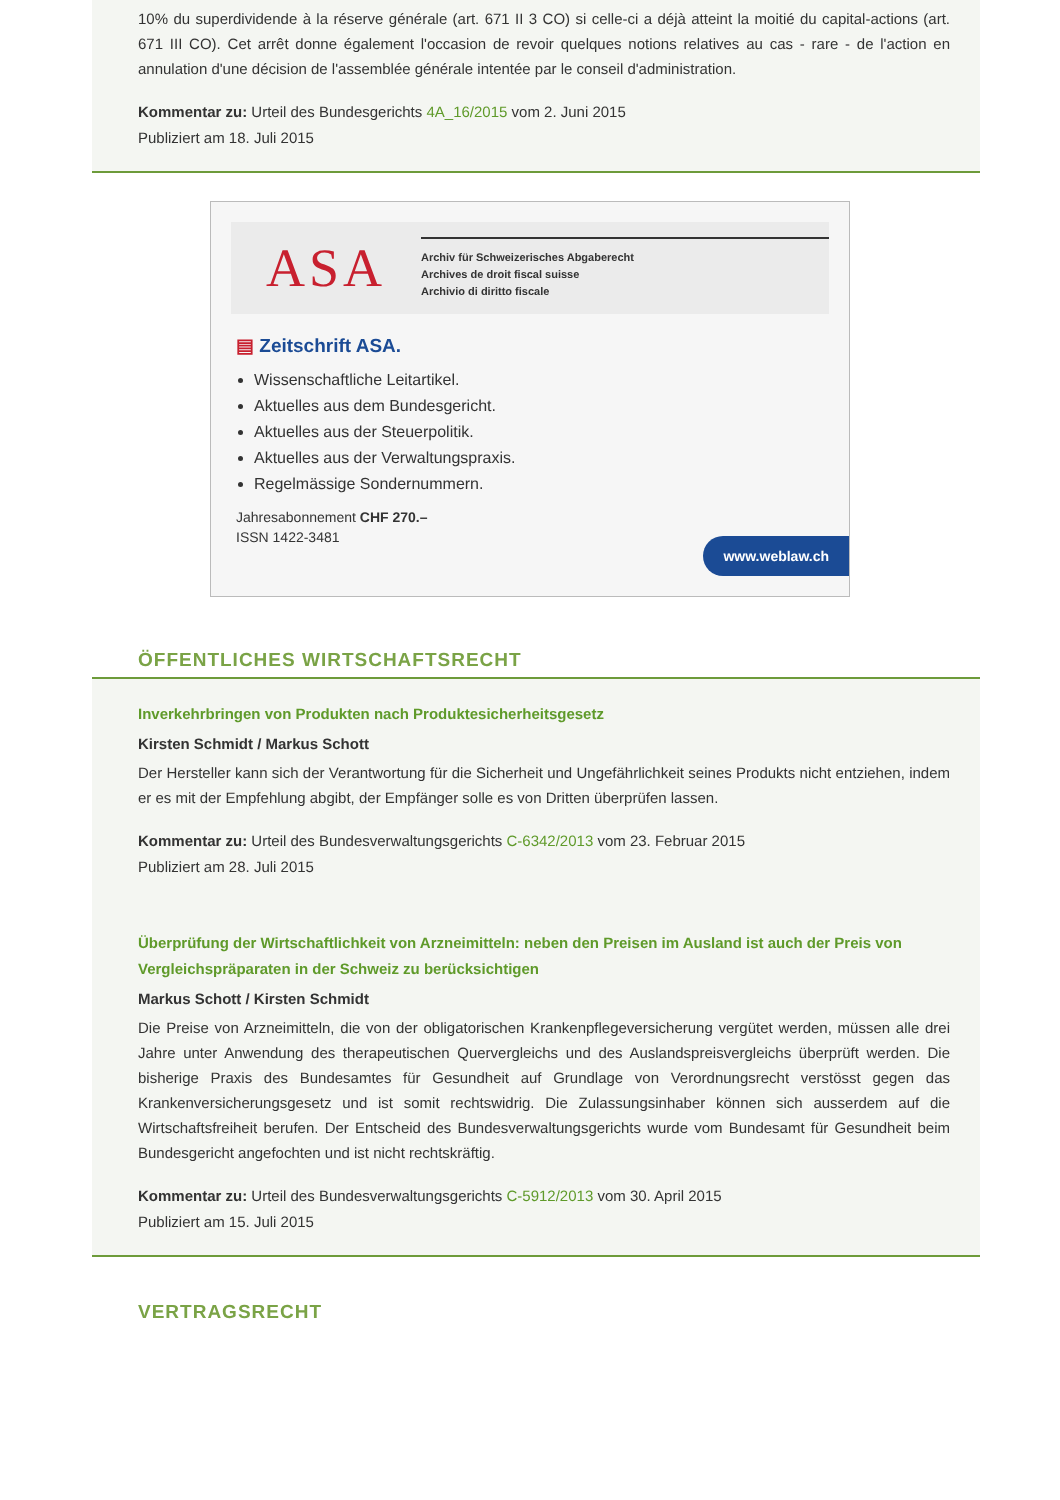10% du superdividende à la réserve générale (art. 671 II 3 CO) si celle-ci a déjà atteint la moitié du capital-actions (art. 671 III CO). Cet arrêt donne également l'occasion de revoir quelques notions relatives au cas - rare - de l'action en annulation d'une décision de l'assemblée générale intentée par le conseil d'administration.
Kommentar zu: Urteil des Bundesgerichts 4A_16/2015 vom 2. Juni 2015
Publiziert am 18. Juli 2015
ASA
Archiv für Schweizerisches Abgaberecht
Archives de droit fiscal suisse
Archivio di diritto fiscale
▤ Zeitschrift ASA.
Wissenschaftliche Leitartikel.
Aktuelles aus dem Bundesgericht.
Aktuelles aus der Steuerpolitik.
Aktuelles aus der Verwaltungspraxis.
Regelmässige Sondernummern.
Jahresabonnement CHF 270.–
ISSN 1422-3481
www.weblaw.ch
ÖFFENTLICHES WIRTSCHAFTSRECHT
Inverkehrbringen von Produkten nach Produktesicherheitsgesetz
Kirsten Schmidt / Markus Schott
Der Hersteller kann sich der Verantwortung für die Sicherheit und Ungefährlichkeit seines Produkts nicht entziehen, indem er es mit der Empfehlung abgibt, der Empfänger solle es von Dritten überprüfen lassen.
Kommentar zu: Urteil des Bundesverwaltungsgerichts C-6342/2013 vom 23. Februar 2015
Publiziert am 28. Juli 2015
Überprüfung der Wirtschaftlichkeit von Arzneimitteln: neben den Preisen im Ausland ist auch der Preis von Vergleichspräparaten in der Schweiz zu berücksichtigen
Markus Schott / Kirsten Schmidt
Die Preise von Arzneimitteln, die von der obligatorischen Krankenpflegeversicherung vergütet werden, müssen alle drei Jahre unter Anwendung des therapeutischen Quervergleichs und des Auslandspreisvergleichs überprüft werden. Die bisherige Praxis des Bundesamtes für Gesundheit auf Grundlage von Verordnungsrecht verstösst gegen das Krankenversicherungsgesetz und ist somit rechtswidrig. Die Zulassungsinhaber können sich ausserdem auf die Wirtschaftsfreiheit berufen. Der Entscheid des Bundesverwaltungsgerichts wurde vom Bundesamt für Gesundheit beim Bundesgericht angefochten und ist nicht rechtskräftig.
Kommentar zu: Urteil des Bundesverwaltungsgerichts C-5912/2013 vom 30. April 2015
Publiziert am 15. Juli 2015
VERTRAGSRECHT